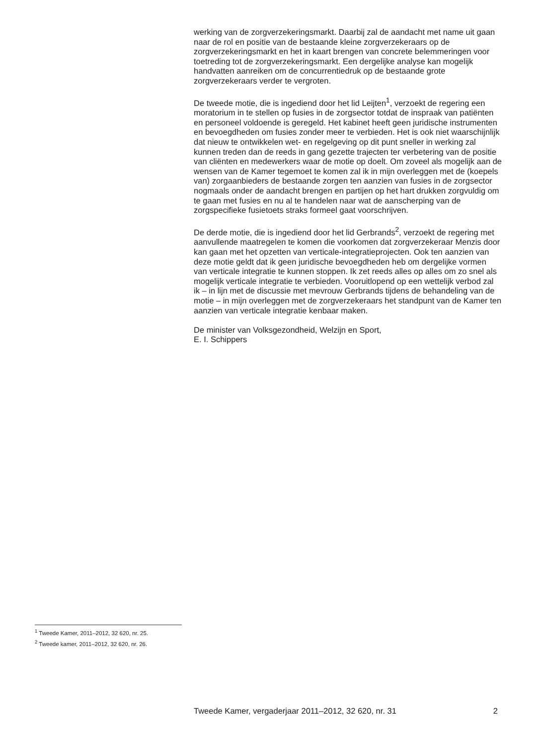werking van de zorgverzekeringsmarkt. Daarbij zal de aandacht met name uit gaan naar de rol en positie van de bestaande kleine zorgverzekeraars op de zorgverzekeringsmarkt en het in kaart brengen van concrete belemmeringen voor toetreding tot de zorgverzekeringsmarkt. Een dergelijke analyse kan mogelijk handvatten aanreiken om de concurrentiedruk op de bestaande grote zorgverzekeraars verder te vergroten.
De tweede motie, die is ingediend door het lid Leijten<sup>1</sup>, verzoekt de regering een moratorium in te stellen op fusies in de zorgsector totdat de inspraak van patiënten en personeel voldoende is geregeld. Het kabinet heeft geen juridische instrumenten en bevoegdheden om fusies zonder meer te verbieden. Het is ook niet waarschijnlijk dat nieuw te ontwikkelen wet- en regelgeving op dit punt sneller in werking zal kunnen treden dan de reeds in gang gezette trajecten ter verbetering van de positie van cliënten en medewerkers waar de motie op doelt. Om zoveel als mogelijk aan de wensen van de Kamer tegemoet te komen zal ik in mijn overleggen met de (koepels van) zorgaanbieders de bestaande zorgen ten aanzien van fusies in de zorgsector nogmaals onder de aandacht brengen en partijen op het hart drukken zorgvuldig om te gaan met fusies en nu al te handelen naar wat de aanscherping van de zorgspecifieke fusietoets straks formeel gaat voorschrijven.
De derde motie, die is ingediend door het lid Gerbrands<sup>2</sup>, verzoekt de regering met aanvullende maatregelen te komen die voorkomen dat zorgverzekeraar Menzis door kan gaan met het opzetten van verticale-integratieprojecten. Ook ten aanzien van deze motie geldt dat ik geen juridische bevoegdheden heb om dergelijke vormen van verticale integratie te kunnen stoppen. Ik zet reeds alles op alles om zo snel als mogelijk verticale integratie te verbieden. Vooruitlopend op een wettelijk verbod zal ik – in lijn met de discussie met mevrouw Gerbrands tijdens de behandeling van de motie – in mijn overleggen met de zorgverzekeraars het standpunt van de Kamer ten aanzien van verticale integratie kenbaar maken.
De minister van Volksgezondheid, Welzijn en Sport,
E. I. Schippers
<sup>1</sup> Tweede Kamer, 2011–2012, 32 620, nr. 25.
<sup>2</sup> Tweede kamer, 2011–2012, 32 620, nr. 26.
Tweede Kamer, vergaderjaar 2011–2012, 32 620, nr. 31 2